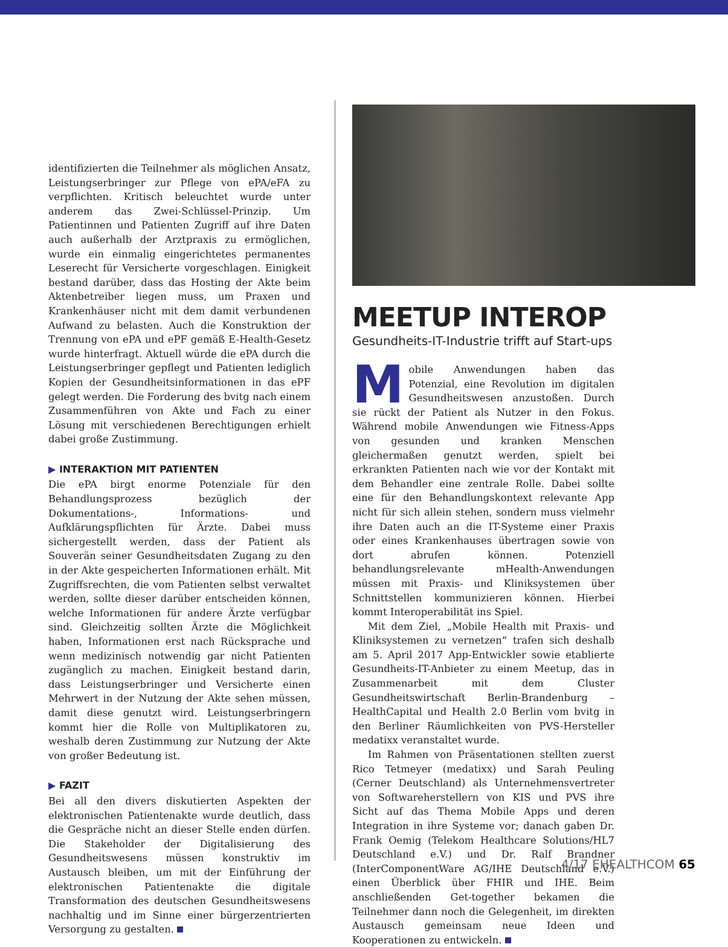identifizierten die Teilnehmer als möglichen Ansatz, Leistungserbringer zur Pflege von ePA/eFA zu verpflichten. Kritisch beleuchtet wurde unter anderem das Zwei-Schlüssel-Prinzip. Um Patientinnen und Patienten Zugriff auf ihre Daten auch außerhalb der Arztpraxis zu ermöglichen, wurde ein einmalig eingerichtetes permanentes Leserecht für Versicherte vorgeschlagen. Einigkeit bestand darüber, dass das Hosting der Akte beim Aktenbetreiber liegen muss, um Praxen und Krankenhäuser nicht mit dem damit verbundenen Aufwand zu belasten. Auch die Konstruktion der Trennung von ePA und ePF gemäß E-Health-Gesetz wurde hinterfragt. Aktuell würde die ePA durch die Leistungserbringer gepflegt und Patienten lediglich Kopien der Gesundheitsinformationen in das ePF gelegt werden. Die Forderung des bvitg nach einem Zusammenführen von Akte und Fach zu einer Lösung mit verschiedenen Berechtigungen erhielt dabei große Zustimmung.
▶ INTERAKTION MIT PATIENTEN
Die ePA birgt enorme Potenziale für den Behandlungsprozess bezüglich der Dokumentations-, Informations- und Aufklärungspflichten für Ärzte. Dabei muss sichergestellt werden, dass der Patient als Souverän seiner Gesundheitsdaten Zugang zu den in der Akte gespeicherten Informationen erhält. Mit Zugriffsrechten, die vom Patienten selbst verwaltet werden, sollte dieser darüber entscheiden können, welche Informationen für andere Ärzte verfügbar sind. Gleichzeitig sollten Ärzte die Möglichkeit haben, Informationen erst nach Rücksprache und wenn medizinisch notwendig gar nicht Patienten zugänglich zu machen. Einigkeit bestand darin, dass Leistungserbringer und Versicherte einen Mehrwert in der Nutzung der Akte sehen müssen, damit diese genutzt wird. Leistungserbringern kommt hier die Rolle von Multiplikatoren zu, weshalb deren Zustimmung zur Nutzung der Akte von großer Bedeutung ist.
▶ FAZIT
Bei all den divers diskutierten Aspekten der elektronischen Patientenakte wurde deutlich, dass die Gespräche nicht an dieser Stelle enden dürfen. Die Stakeholder der Digitalisierung des Gesundheitswesens müssen konstruktiv im Austausch bleiben, um mit der Einführung der elektronischen Patientenakte die digitale Transformation des deutschen Gesundheitswesens nachhaltig und im Sinne einer bürgerzentrierten Versorgung zu gestalten.
MEETUP INTEROP
Gesundheits-IT-Industrie trifft auf Start-ups
Mobile Anwendungen haben das Potenzial, eine Revolution im digitalen Gesundheitswesen anzustoßen. Durch sie rückt der Patient als Nutzer in den Fokus. Während mobile Anwendungen wie Fitness-Apps von gesunden und kranken Menschen gleichermaßen genutzt werden, spielt bei erkrankten Patienten nach wie vor der Kontakt mit dem Behandler eine zentrale Rolle. Dabei sollte eine für den Behandlungskontext relevante App nicht für sich allein stehen, sondern muss vielmehr ihre Daten auch an die IT-Systeme einer Praxis oder eines Krankenhauses übertragen sowie von dort abrufen können. Potenziell behandlungsrelevante mHealth-Anwendungen müssen mit Praxis- und Kliniksystemen über Schnittstellen kommunizieren können. Hierbei kommt Interoperabilität ins Spiel.
Mit dem Ziel, „Mobile Health mit Praxis- und Kliniksystemen zu vernetzen“ trafen sich deshalb am 5. April 2017 App-Entwickler sowie etablierte Gesundheits-IT-Anbieter zu einem Meetup, das in Zusammenarbeit mit dem Cluster Gesundheitswirtschaft Berlin-Brandenburg – HealthCapital und Health 2.0 Berlin vom bvitg in den Berliner Räumlichkeiten von PVS-Hersteller medatixx veranstaltet wurde.
Im Rahmen von Präsentationen stellten zuerst Rico Tetmeyer (medatixx) und Sarah Peuling (Cerner Deutschland) als Unternehmensvertreter von Softwareherstellern von KIS und PVS ihre Sicht auf das Thema Mobile Apps und deren Integration in ihre Systeme vor; danach gaben Dr. Frank Oemig (Telekom Healthcare Solutions/HL7 Deutschland e.V.) und Dr. Ralf Brandner (InterComponentWare AG/IHE Deutschland e.V.) einen Überblick über FHIR und IHE. Beim anschließenden Get-together bekamen die Teilnehmer dann noch die Gelegenheit, im direkten Austausch gemeinsam neue Ideen und Kooperationen zu entwickeln.
4/17 EHEALTHCOM 65